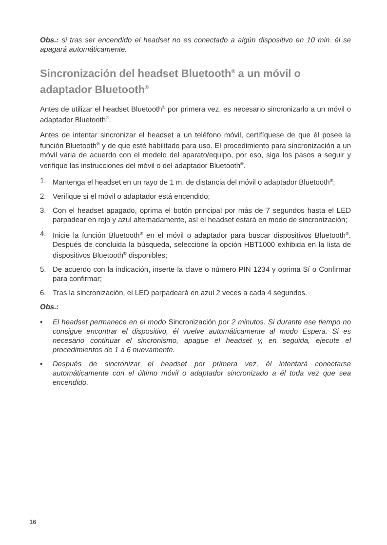Obs.: si tras ser encendido el headset no es conectado a algún dispositivo en 10 min. él se apagará automáticamente.
Sincronización del headset Bluetooth<sup>®</sup> a un móvil o adaptador Bluetooth<sup>®</sup>
Antes de utilizar el headset Bluetooth<sup>®</sup> por primera vez, es necesario sincronizarlo a un móvil o adaptador Bluetooth<sup>®</sup>.
Antes de intentar sincronizar el headset a un teléfono móvil, certifíquese de que él posee la función Bluetooth<sup>®</sup> y de que esté habilitado para uso. El procedimiento para sincronización a un móvil varia de acuerdo con el modelo del aparato/equipo, por eso, siga los pasos a seguir y verifique las instrucciones del móvil o del adaptador Bluetooth<sup>®</sup>.
1. Mantenga el headset en un rayo de 1 m. de distancia del móvil o adaptador Bluetooth<sup>®</sup>;
2. Verifique si el móvil o adaptador está encendido;
3. Con el headset apagado, oprima el botón principal por más de 7 segundos hasta el LED parpadear en rojo y azul alternadamente, así el headset estará en modo de sincronización;
4. Inicie la función Bluetooth<sup>®</sup> en el móvil o adaptador para buscar dispositivos Bluetooth<sup>®</sup>. Después de concluida la búsqueda, seleccione la opción HBT1000 exhibida en la lista de dispositivos Bluetooth<sup>®</sup> disponibles;
5. De acuerdo con la indicación, inserte la clave o número PIN 1234 y oprima Sí o Confirmar para confirmar;
6. Tras la sincronización, el LED parpadeará en azul 2 veces a cada 4 segundos.
Obs.:
• El headset permanece en el modo Sincronización por 2 minutos. Si durante ese tiempo no consigue encontrar el dispositivo, él vuelve automáticamente al modo Espera. Si es necesario continuar el sincronismo, apague el headset y, en seguida, ejecute el procedimientos de 1 a 6 nuevamente.
• Después de sincronizar el headset por primera vez, él intentará conectarse automáticamente con el último móvil o adaptador sincronizado a él toda vez que sea encendido.
16